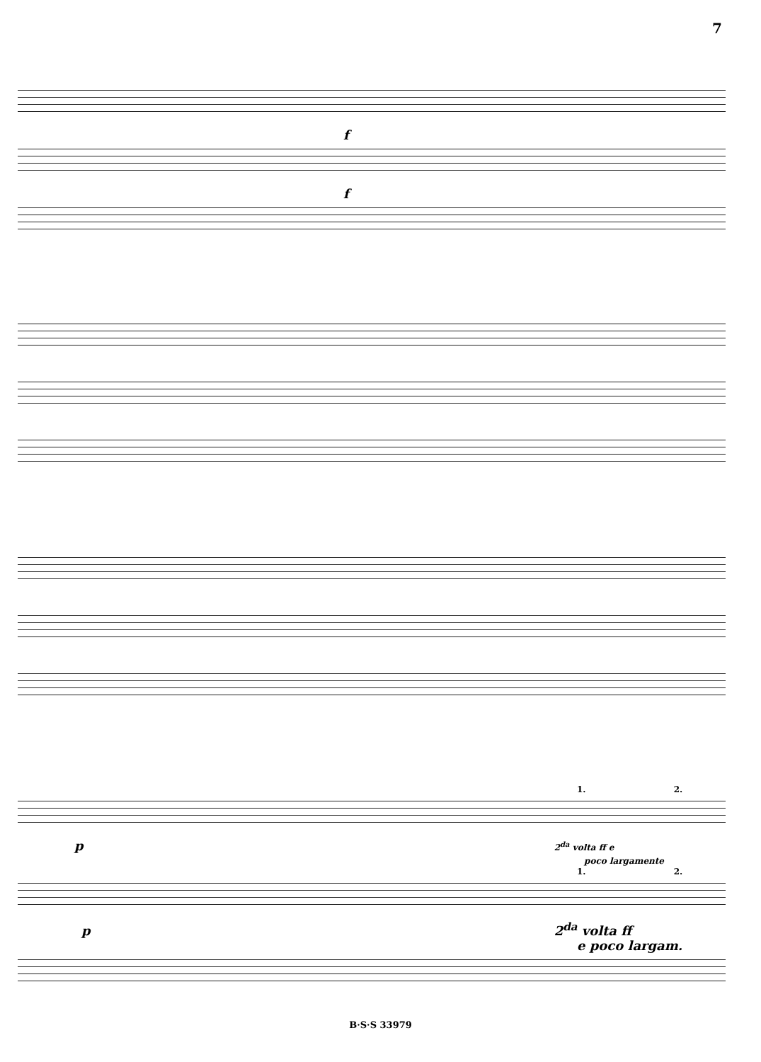7
f
f
1. 2.
p 2<sup>da</sup> volta ff e
poco largamente
1. 2.
p 2<sup>da</sup> volta ff
e poco largam.
B·S·S 33979